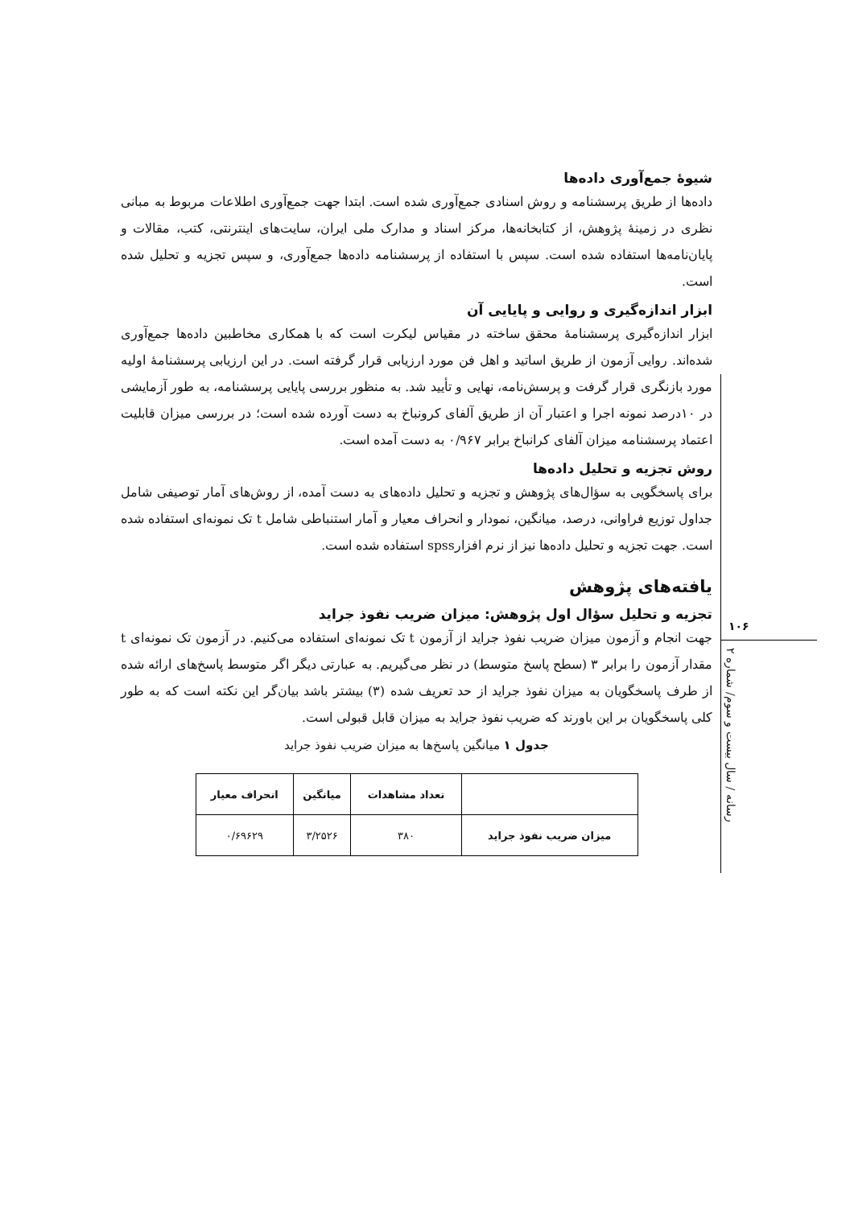۱۰۶
رسانه / سال بیست و سوم/ شماره ۲
شیوۀ جمع‌آوری داده‌ها
داده‌ها از طریق پرسشنامه و روش اسنادی جمع‌آوری شده است. ابتدا جهت جمع‌آوری اطلاعات مربوط به مبانی نظری در زمینۀ پژوهش، از کتابخانه‌ها، مرکز اسناد و مدارک ملی ایران، سایت‌های اینترنتی، کتب، مقالات و پایان‌نامه‌ها استفاده شده است. سپس با استفاده از پرسشنامه داده‌ها جمع‌آوری، و سپس تجزیه و تحلیل شده است.
ابزار اندازه‌گیری و روایی و پایایی آن
ابزار اندازه‌گیری پرسشنامۀ محقق ساخته در مقیاس لیکرت است که با همکاری مخاطبین داده‌ها جمع‌آوری شده‌اند. روایی آزمون از طریق اساتید و اهل فن مورد ارزیابی قرار گرفته است. در این ارزیابی پرسشنامۀ اولیه مورد بازنگری قرار گرفت و پرسش‌نامه، نهایی و تأیید شد. به منظور بررسی پایایی پرسشنامه، به طور آزمایشی در ۱۰درصد نمونه اجرا و اعتبار آن از طریق آلفای کرونباخ به دست آورده شده است؛ در بررسی میزان قابلیت اعتماد پرسشنامه میزان آلفای کرانباخ برابر ۰/۹۶۷ به دست آمده است.
روش تجزیه و تحلیل داده‌ها
برای پاسخگویی به سؤال‌های پژوهش و تجزیه و تحلیل داده‌های به دست آمده، از روش‌های آمار توصیفی شامل جداول توزیع فراوانی، درصد، میانگین، نمودار و انحراف معیار و آمار استنباطی شامل t تک نمونه‌ای استفاده شده است. جهت تجزیه و تحلیل داده‌ها نیز از نرم افزارspss استفاده شده است.
یافته‌های پژوهش
تجزیه و تحلیل سؤال اول پژوهش: میزان ضریب نفوذ جراید
جهت انجام و آزمون میزان ضریب نفوذ جراید از آزمون t تک نمونه‌ای استفاده می‌کنیم. در آزمون تک نمونه‌ای t مقدار آزمون را برابر ۳ (سطح پاسخ متوسط) در نظر می‌گیریم. به عبارتی دیگر اگر متوسط پاسخ‌های ارائه شده از طرف پاسخگویان به میزان نفوذ جراید از حد تعریف شده (۳) بیشتر باشد بیان‌گر این نکته است که به طور کلی پاسخگویان بر این باورند که ضریب نفوذ جراید به میزان قابل قبولی است.
جدول ۱ میانگین پاسخ‌ها به میزان ضریب نفوذ جراید
| | تعداد مشاهدات | میانگین | انحراف معیار |
| --- | --- | --- | --- |
| میزان ضریب نفوذ جراید | ۳۸۰ | ۳/۲۵۲۶ | ۰/۶۹۶۲۹ |